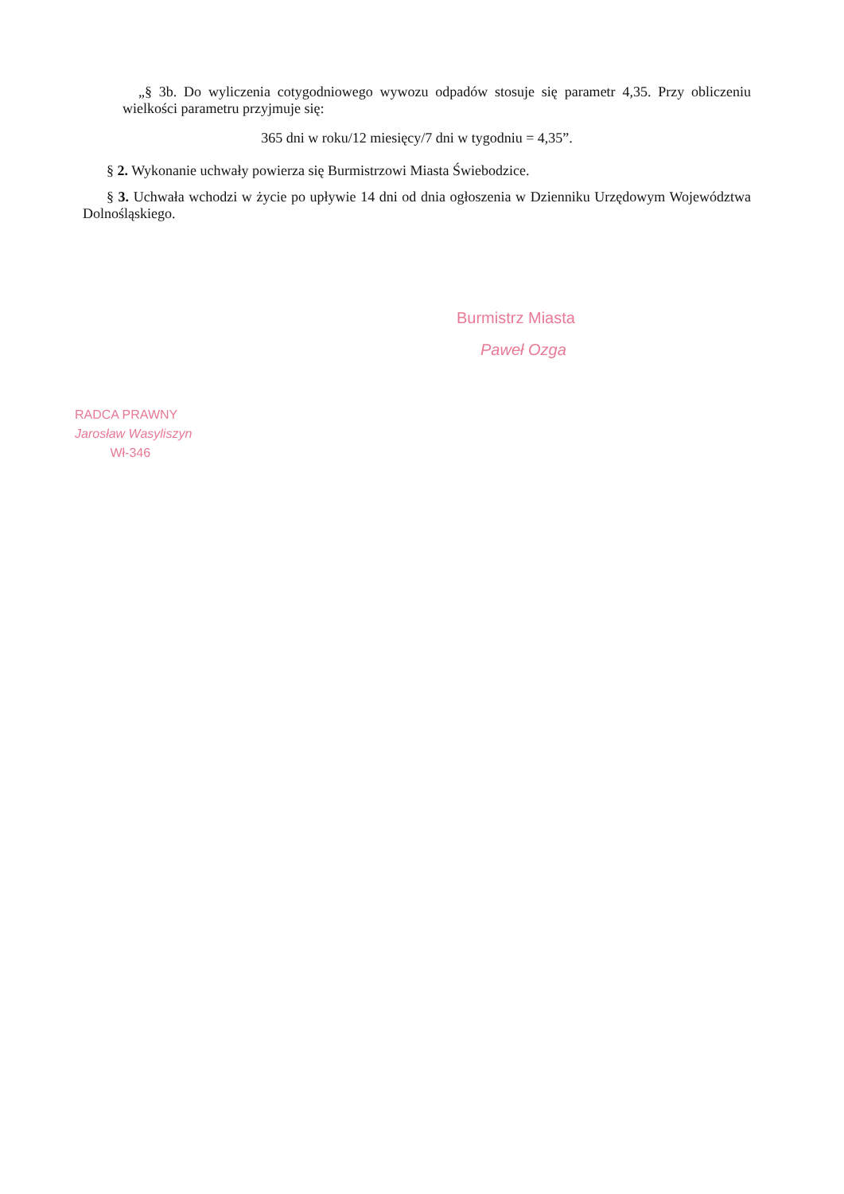„§ 3b. Do wyliczenia cotygodniowego wywozu odpadów stosuje się parametr 4,35. Przy obliczeniu wielkości parametru przyjmuje się:
365 dni w roku/12 miesięcy/7 dni w tygodniu = 4,35”.
§ 2. Wykonanie uchwały powierza się Burmistrzowi Miasta Świebodzice.
§ 3. Uchwała wchodzi w życie po upływie 14 dni od dnia ogłoszenia w Dzienniku Urzędowym Województwa Dolnośląskiego.
Burmistrz Miasta
Paweł Ozga
RADCA PRAWNY
Jarosław Wasyliszyn
Wł-346